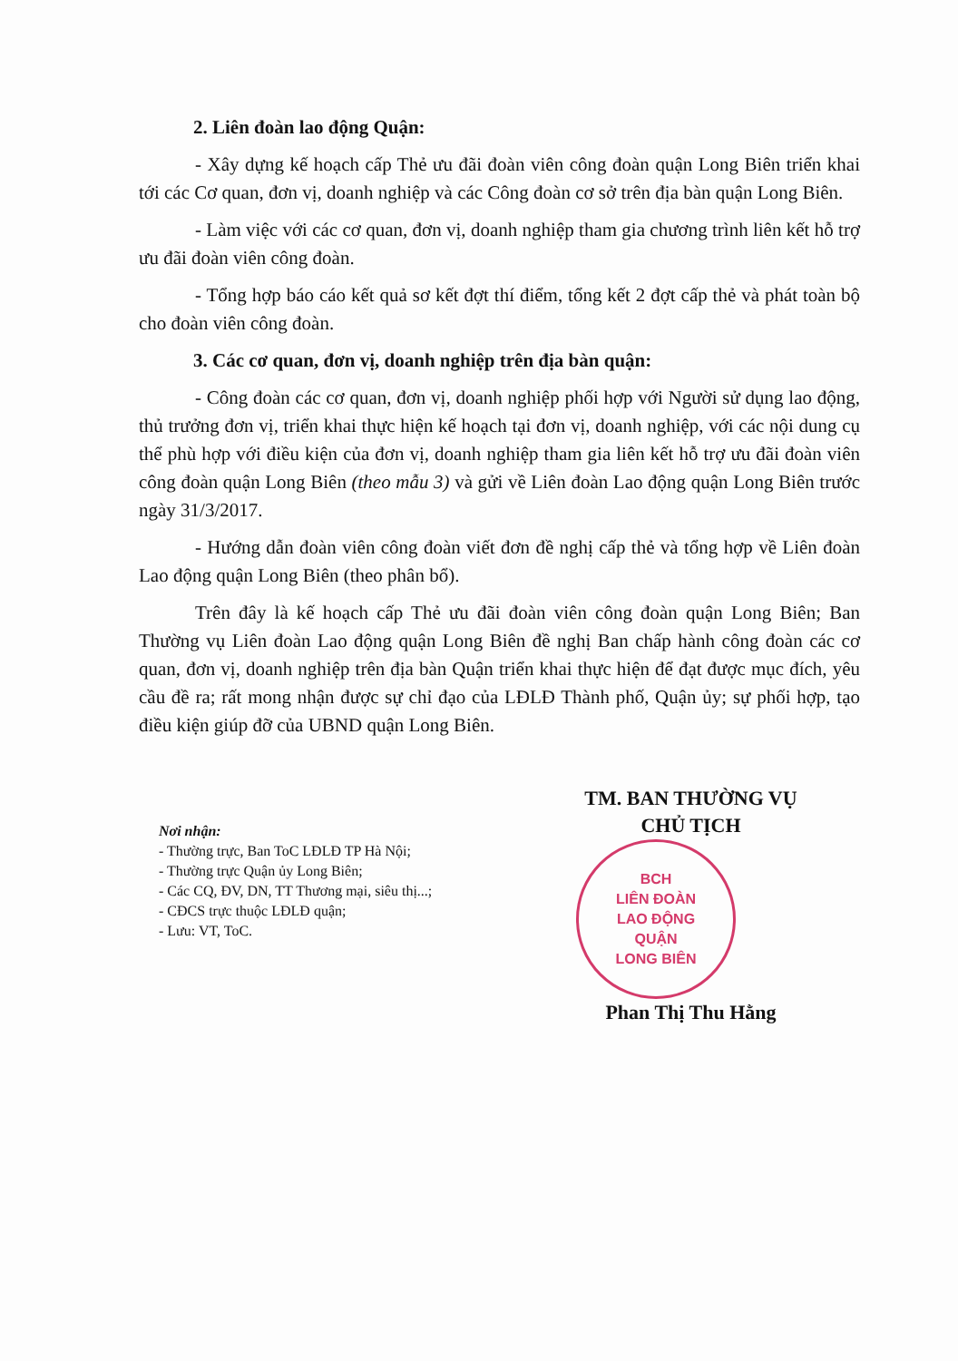2. Liên đoàn lao động Quận:
- Xây dựng kế hoạch cấp Thẻ ưu đãi đoàn viên công đoàn quận Long Biên triển khai tới các Cơ quan, đơn vị, doanh nghiệp và các Công đoàn cơ sở trên địa bàn quận Long Biên.
- Làm việc với các cơ quan, đơn vị, doanh nghiệp tham gia chương trình liên kết hỗ trợ ưu đãi đoàn viên công đoàn.
- Tổng hợp báo cáo kết quả sơ kết đợt thí điểm, tổng kết 2 đợt cấp thẻ và phát toàn bộ cho đoàn viên công đoàn.
3. Các cơ quan, đơn vị, doanh nghiệp trên địa bàn quận:
- Công đoàn các cơ quan, đơn vị, doanh nghiệp phối hợp với Người sử dụng lao động, thủ trưởng đơn vị, triển khai thực hiện kế hoạch tại đơn vị, doanh nghiệp, với các nội dung cụ thể phù hợp với điều kiện của đơn vị, doanh nghiệp tham gia liên kết hỗ trợ ưu đãi đoàn viên công đoàn quận Long Biên (theo mẫu 3) và gửi về Liên đoàn Lao động quận Long Biên trước ngày 31/3/2017.
- Hướng dẫn đoàn viên công đoàn viết đơn đề nghị cấp thẻ và tổng hợp về Liên đoàn Lao động quận Long Biên (theo phân bổ).
Trên đây là kế hoạch cấp Thẻ ưu đãi đoàn viên công đoàn quận Long Biên; Ban Thường vụ Liên đoàn Lao động quận Long Biên đề nghị Ban chấp hành công đoàn các cơ quan, đơn vị, doanh nghiệp trên địa bàn Quận triển khai thực hiện để đạt được mục đích, yêu cầu đề ra; rất mong nhận được sự chỉ đạo của LĐLĐ Thành phố, Quận ủy; sự phối hợp, tạo điều kiện giúp đỡ của UBND quận Long Biên.
Nơi nhận:
- Thường trực, Ban ToC LĐLĐ TP Hà Nội;
- Thường trực Quận ủy Long Biên;
- Các CQ, ĐV, DN, TT Thương mại, siêu thị...;
- CĐCS trực thuộc LĐLĐ quận;
- Lưu: VT, ToC.
TM. BAN THƯỜNG VỤ
CHỦ TỊCH
BCH
LIÊN ĐOÀN
LAO ĐỘNG
QUẬN
LONG BIÊN
Phan Thị Thu Hằng